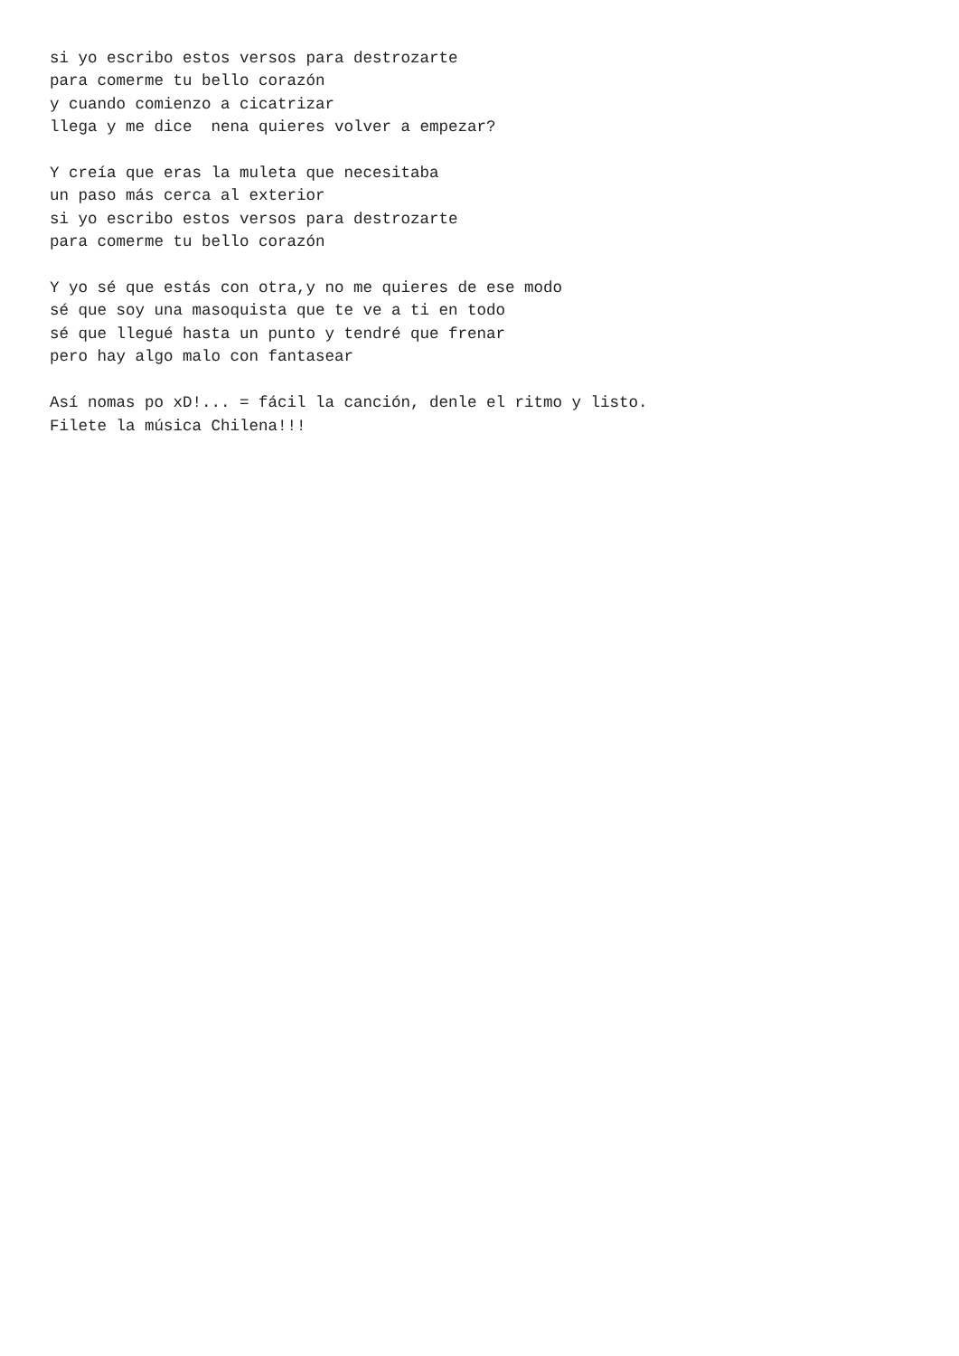si yo escribo estos versos para destrozarte
para comerme tu bello corazón
y cuando comienzo a cicatrizar
llega y me dice  nena quieres volver a empezar?

Y creía que eras la muleta que necesitaba
un paso más cerca al exterior
si yo escribo estos versos para destrozarte
para comerme tu bello corazón

Y yo sé que estás con otra,y no me quieres de ese modo
sé que soy una masoquista que te ve a ti en todo
sé que llegué hasta un punto y tendré que frenar
pero hay algo malo con fantasear

Así nomas po xD!... = fácil la canción, denle el ritmo y listo.
Filete la música Chilena!!!